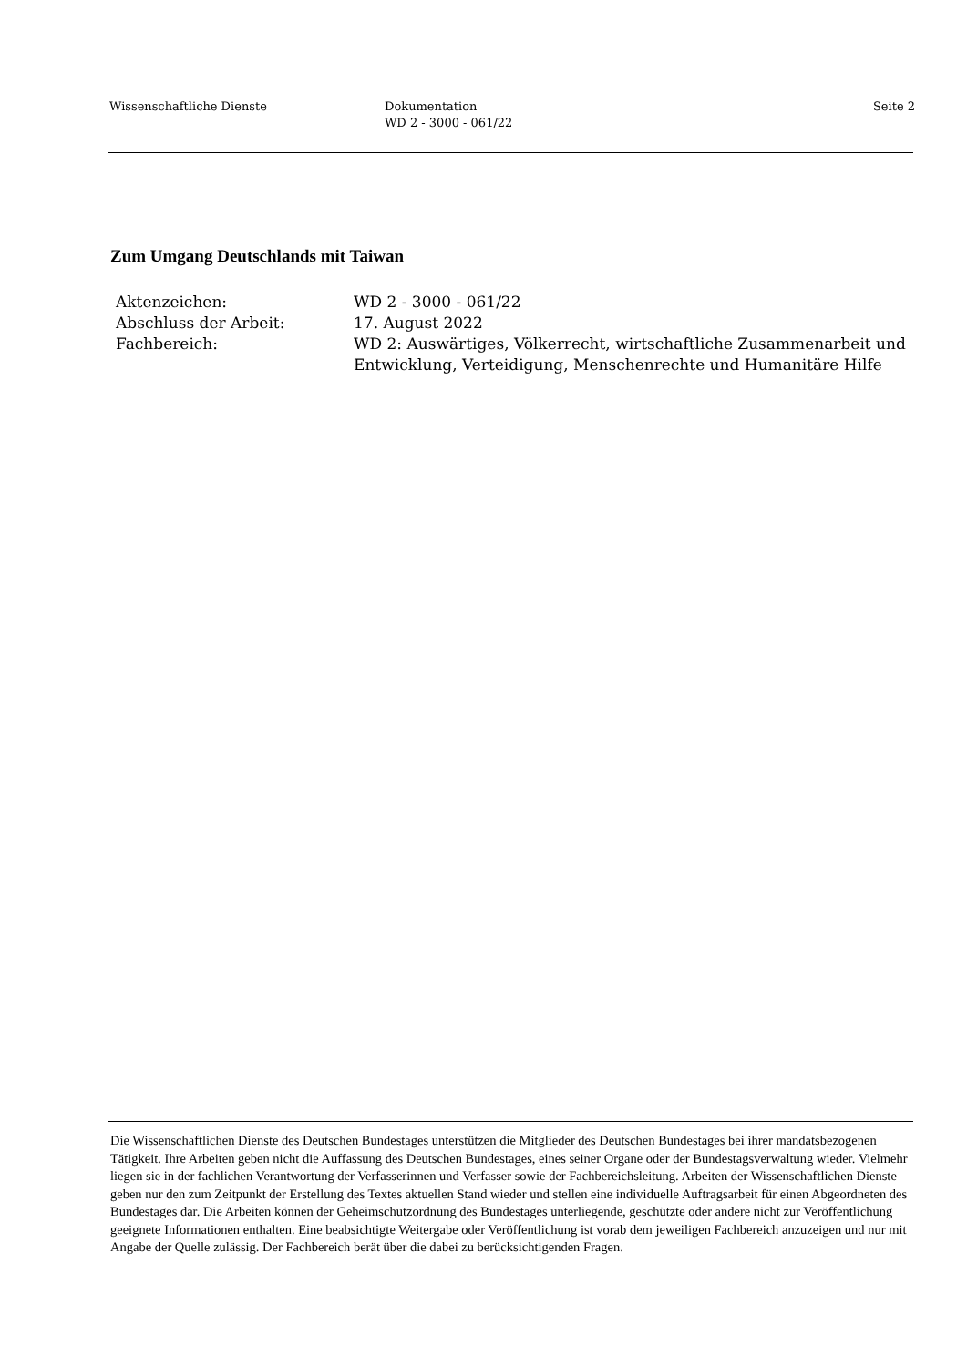Wissenschaftliche Dienste Dokumentation
WD 2 - 3000 - 061/22
Seite 2
Zum Umgang Deutschlands mit Taiwan
Aktenzeichen: WD 2 - 3000 - 061/22
Abschluss der Arbeit: 17. August 2022
Fachbereich: WD 2: Auswärtiges, Völkerrecht, wirtschaftliche Zusammenarbeit und Entwicklung, Verteidigung, Menschenrechte und Humanitäre Hilfe
Die Wissenschaftlichen Dienste des Deutschen Bundestages unterstützen die Mitglieder des Deutschen Bundestages bei ihrer mandatsbezogenen Tätigkeit. Ihre Arbeiten geben nicht die Auffassung des Deutschen Bundestages, eines seiner Organe oder der Bundestagsverwaltung wieder. Vielmehr liegen sie in der fachlichen Verantwortung der Verfasserinnen und Verfasser sowie der Fachbereichsleitung. Arbeiten der Wissenschaftlichen Dienste geben nur den zum Zeitpunkt der Erstellung des Textes aktuellen Stand wieder und stellen eine individuelle Auftragsarbeit für einen Abgeordneten des Bundestages dar. Die Arbeiten können der Geheimschutzordnung des Bundestages unterliegende, geschützte oder andere nicht zur Veröffentlichung geeignete Informationen enthalten. Eine beabsichtigte Weitergabe oder Veröffentlichung ist vorab dem jeweiligen Fachbereich anzuzeigen und nur mit Angabe der Quelle zulässig. Der Fachbereich berät über die dabei zu berücksichtigenden Fragen.